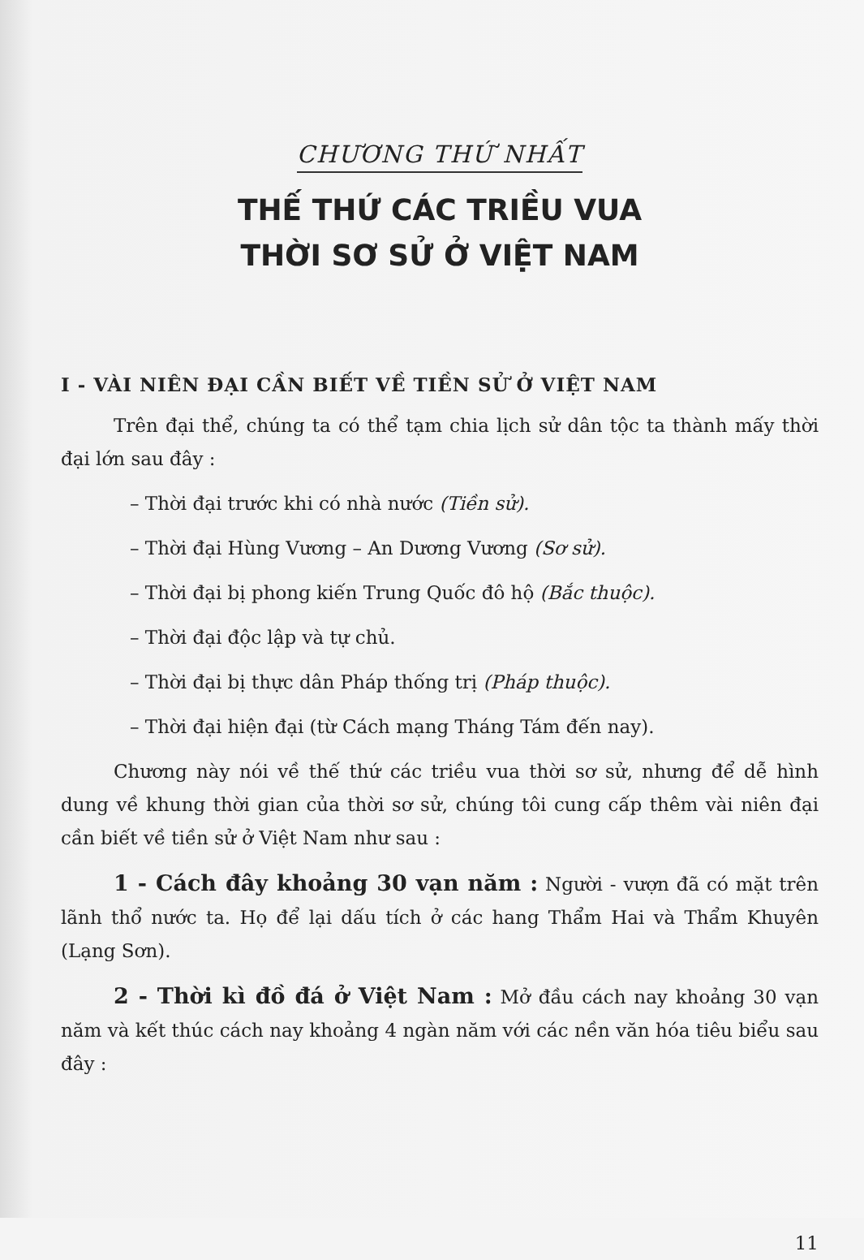CHƯƠNG THỨ NHẤT
THẾ THỨ CÁC TRIỀU VUA
THỜI SƠ SỬ Ở VIỆT NAM
I - VÀI NIÊN ĐẠI CẦN BIẾT VỀ TIỀN SỬ Ở VIỆT NAM
Trên đại thể, chúng ta có thể tạm chia lịch sử dân tộc ta thành mấy thời đại lớn sau đây :
– Thời đại trước khi có nhà nước (Tiền sử).
– Thời đại Hùng Vương – An Dương Vương (Sơ sử).
– Thời đại bị phong kiến Trung Quốc đô hộ (Bắc thuộc).
– Thời đại độc lập và tự chủ.
– Thời đại bị thực dân Pháp thống trị (Pháp thuộc).
– Thời đại hiện đại (từ Cách mạng Tháng Tám đến nay).
Chương này nói về thế thứ các triều vua thời sơ sử, nhưng để dễ hình dung về khung thời gian của thời sơ sử, chúng tôi cung cấp thêm vài niên đại cần biết về tiền sử ở Việt Nam như sau :
1 - Cách đây khoảng 30 vạn năm : Người - vượn đã có mặt trên lãnh thổ nước ta. Họ để lại dấu tích ở các hang Thẩm Hai và Thẩm Khuyên (Lạng Sơn).
2 - Thời kì đồ đá ở Việt Nam : Mở đầu cách nay khoảng 30 vạn năm và kết thúc cách nay khoảng 4 ngàn năm với các nền văn hóa tiêu biểu sau đây :
11